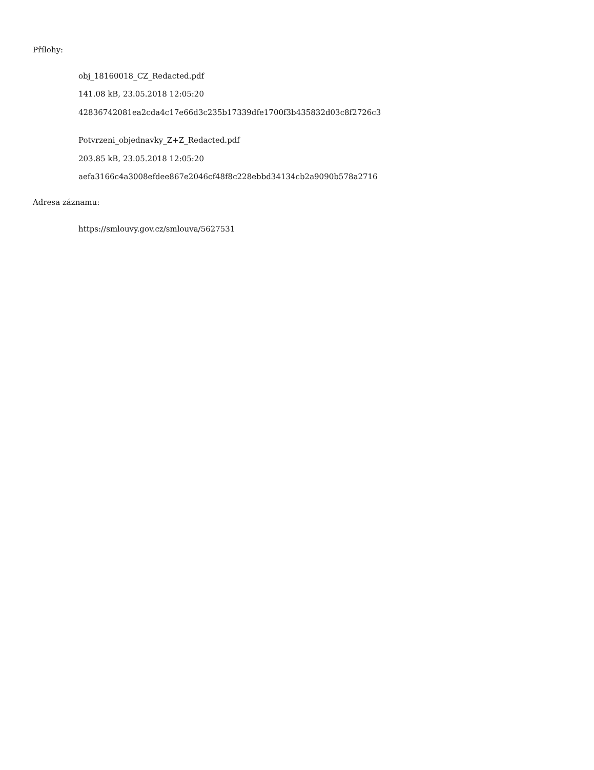Přílohy:
obj_18160018_CZ_Redacted.pdf
141.08 kB, 23.05.2018 12:05:20
42836742081ea2cda4c17e66d3c235b17339dfe1700f3b435832d03c8f2726c3
Potvrzeni_objednavky_Z+Z_Redacted.pdf
203.85 kB, 23.05.2018 12:05:20
aefa3166c4a3008efdee867e2046cf48f8c228ebbd34134cb2a9090b578a2716
Adresa záznamu:
https://smlouvy.gov.cz/smlouva/5627531